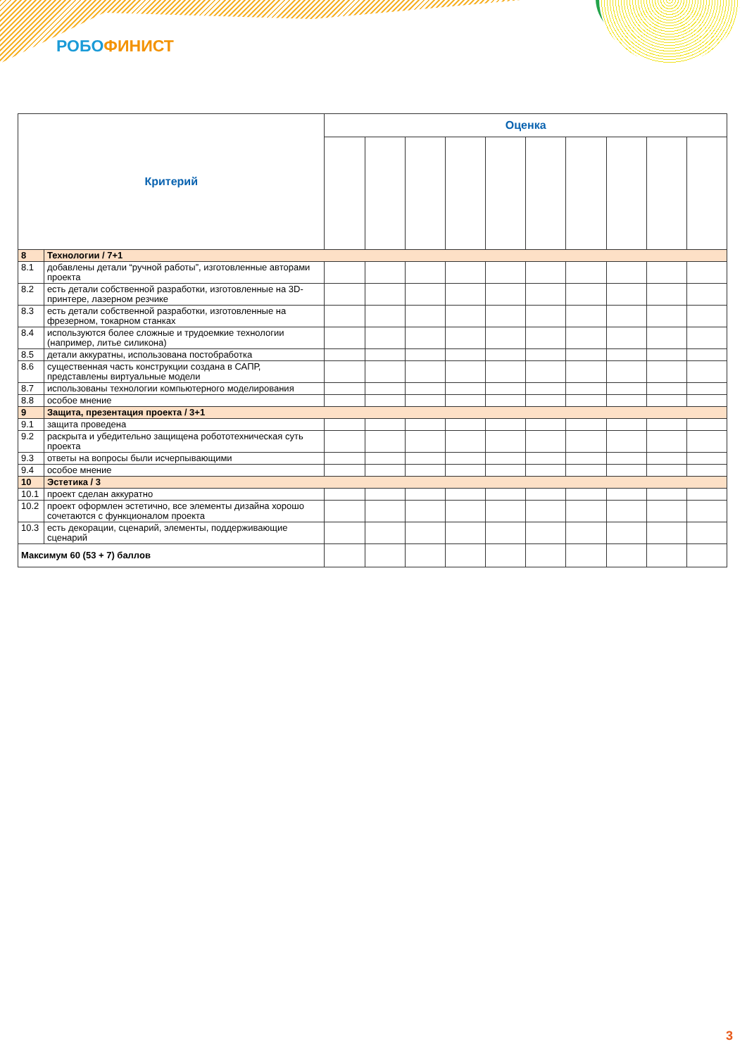РОБО ФИНИСТ
| Критерий | | Оценка | | | | | | | | | |
| --- | --- | --- | --- | --- | --- | --- | --- | --- | --- | --- | --- |
| 8 | Технологии / 7+1 | | | | | | | | | | |
| 8.1 | добавлены детали “ручной работы”, изготовленные авторами проекта | | | | | | | | | | |
| 8.2 | есть детали собственной разработки, изготовленные на 3D-принтере, лазерном резчике | | | | | | | | | | |
| 8.3 | есть детали собственной разработки, изготовленные на фрезерном, токарном станках | | | | | | | | | | |
| 8.4 | используются более сложные и трудоемкие технологии (например, литье силикона) | | | | | | | | | | |
| 8.5 | детали аккуратны, использована постобработка | | | | | | | | | | |
| 8.6 | существенная часть конструкции создана в САПР, представлены виртуальные модели | | | | | | | | | | |
| 8.7 | использованы технологии компьютерного моделирования | | | | | | | | | | |
| 8.8 | особое мнение | | | | | | | | | | |
| 9 | Защита, презентация проекта / 3+1 | | | | | | | | | | |
| 9.1 | защита проведена | | | | | | | | | | |
| 9.2 | раскрыта и убедительно защищена робототехническая суть проекта | | | | | | | | | | |
| 9.3 | ответы на вопросы были исчерпывающими | | | | | | | | | | |
| 9.4 | особое мнение | | | | | | | | | | |
| 10 | Эстетика / 3 | | | | | | | | | | |
| 10.1 | проект сделан аккуратно | | | | | | | | | | |
| 10.2 | проект оформлен эстетично, все элементы дизайна хорошо сочетаются с функционалом проекта | | | | | | | | | | |
| 10.3 | есть декорации, сценарий, элементы, поддерживающие сценарий | | | | | | | | | | |
| Максимум 60 (53 + 7) баллов | | | | | | | | | | | |
3